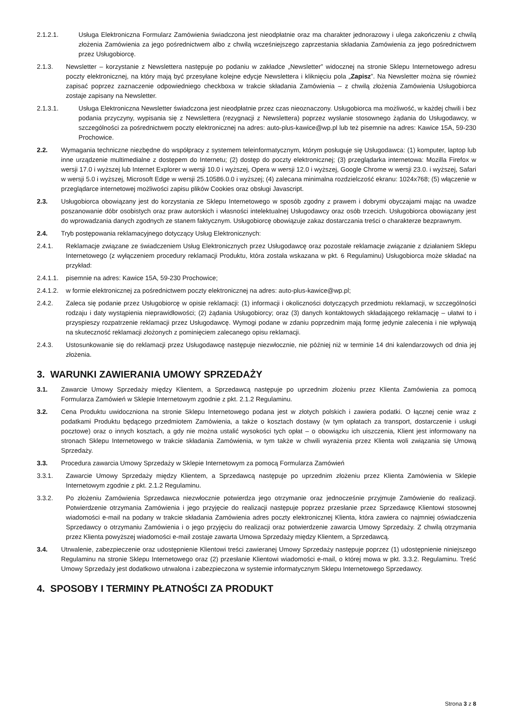2.1.2.1. Usługa Elektroniczna Formularz Zamówienia świadczona jest nieodpłatnie oraz ma charakter jednorazowy i ulega zakończeniu z chwilą złożenia Zamówienia za jego pośrednictwem albo z chwilą wcześniejszego zaprzestania składania Zamówienia za jego pośrednictwem przez Usługobiorcę.
2.1.3. Newsletter – korzystanie z Newslettera następuje po podaniu w zakładce „Newsletter” widocznej na stronie Sklepu Internetowego adresu poczty elektronicznej, na który mają być przesyłane kolejne edycje Newslettera i kliknięciu pola „Zapisz”. Na Newsletter można się również zapisać poprzez zaznaczenie odpowiedniego checkboxa w trakcie składania Zamówienia – z chwilą złożenia Zamówienia Usługobiorca zostaje zapisany na Newsletter.
2.1.3.1. Usługa Elektroniczna Newsletter świadczona jest nieodpłatnie przez czas nieoznaczony. Usługobiorca ma możliwość, w każdej chwili i bez podania przyczyny, wypisania się z Newslettera (rezygnacji z Newslettera) poprzez wysłanie stosownego żądania do Usługodawcy, w szczególności za pośrednictwem poczty elektronicznej na adres: auto-plus-kawice@wp.pl lub też pisemnie na adres: Kawice 15A, 59-230 Prochowice.
2.2. Wymagania techniczne niezbędne do współpracy z systemem teleinformatycznym, którym posługuje się Usługodawca: (1) komputer, laptop lub inne urządzenie multimedialne z dostępem do Internetu; (2) dostęp do poczty elektronicznej; (3) przeglądarka internetowa: Mozilla Firefox w wersji 17.0 i wyższej lub Internet Explorer w wersji 10.0 i wyższej, Opera w wersji 12.0 i wyższej, Google Chrome w wersji 23.0. i wyższej, Safari w wersji 5.0 i wyższej, Microsoft Edge w wersji 25.10586.0.0 i wyższej; (4) zalecana minimalna rozdzielczość ekranu: 1024x768; (5) włączenie w przeglądarce internetowej możliwości zapisu plików Cookies oraz obsługi Javascript.
2.3. Usługobiorca obowiązany jest do korzystania ze Sklepu Internetowego w sposób zgodny z prawem i dobrymi obyczajami mając na uwadze poszanowanie dóbr osobistych oraz praw autorskich i własności intelektualnej Usługodawcy oraz osób trzecich. Usługobiorca obowiązany jest do wprowadzania danych zgodnych ze stanem faktycznym. Usługobiorcę obowiązuje zakaz dostarczania treści o charakterze bezprawnym.
2.4. Tryb postępowania reklamacyjnego dotyczący Usług Elektronicznych:
2.4.1. Reklamacje związane ze świadczeniem Usług Elektronicznych przez Usługodawcę oraz pozostałe reklamacje związanie z działaniem Sklepu Internetowego (z wyłączeniem procedury reklamacji Produktu, która została wskazana w pkt. 6 Regulaminu) Usługobiorca może składać na przykład:
2.4.1.1. pisemnie na adres: Kawice 15A, 59-230 Prochowice;
2.4.1.2. w formie elektronicznej za pośrednictwem poczty elektronicznej na adres: auto-plus-kawice@wp.pl;
2.4.2. Zaleca się podanie przez Usługobiorcę w opisie reklamacji: (1) informacji i okoliczności dotyczących przedmiotu reklamacji, w szczególności rodzaju i daty wystąpienia nieprawidłowości; (2) żądania Usługobiorcy; oraz (3) danych kontaktowych składającego reklamację – ułatwi to i przyspieszy rozpatrzenie reklamacji przez Usługodawcę. Wymogi podane w zdaniu poprzednim mają formę jedynie zalecenia i nie wpływają na skuteczność reklamacji złożonych z pominięciem zalecanego opisu reklamacji.
2.4.3. Ustosunkowanie się do reklamacji przez Usługodawcę następuje niezwłocznie, nie później niż w terminie 14 dni kalendarzowych od dnia jej złożenia.
3. WARUNKI ZAWIERANIA UMOWY SPRZEDAŻY
3.1. Zawarcie Umowy Sprzedaży między Klientem, a Sprzedawcą następuje po uprzednim złożeniu przez Klienta Zamówienia za pomocą Formularza Zamówień w Sklepie Internetowym zgodnie z pkt. 2.1.2 Regulaminu.
3.2. Cena Produktu uwidoczniona na stronie Sklepu Internetowego podana jest w złotych polskich i zawiera podatki. O łącznej cenie wraz z podatkami Produktu będącego przedmiotem Zamówienia, a także o kosztach dostawy (w tym opłatach za transport, dostarczenie i usługi pocztowe) oraz o innych kosztach, a gdy nie można ustalić wysokości tych opłat – o obowiązku ich uiszczenia, Klient jest informowany na stronach Sklepu Internetowego w trakcie składania Zamówienia, w tym także w chwili wyrażenia przez Klienta woli związania się Umową Sprzedaży.
3.3. Procedura zawarcia Umowy Sprzedaży w Sklepie Internetowym za pomocą Formularza Zamówień
3.3.1. Zawarcie Umowy Sprzedaży między Klientem, a Sprzedawcą następuje po uprzednim złożeniu przez Klienta Zamówienia w Sklepie Internetowym zgodnie z pkt. 2.1.2 Regulaminu.
3.3.2. Po złożeniu Zamówienia Sprzedawca niezwłocznie potwierdza jego otrzymanie oraz jednocześnie przyjmuje Zamówienie do realizacji. Potwierdzenie otrzymania Zamówienia i jego przyjęcie do realizacji następuje poprzez przesłanie przez Sprzedawcę Klientowi stosownej wiadomości e-mail na podany w trakcie składania Zamówienia adres poczty elektronicznej Klienta, która zawiera co najmniej oświadczenia Sprzedawcy o otrzymaniu Zamówienia i o jego przyjęciu do realizacji oraz potwierdzenie zawarcia Umowy Sprzedaży. Z chwilą otrzymania przez Klienta powyższej wiadomości e-mail zostaje zawarta Umowa Sprzedaży między Klientem, a Sprzedawcą.
3.4. Utrwalenie, zabezpieczenie oraz udostępnienie Klientowi treści zawieranej Umowy Sprzedaży następuje poprzez (1) udostępnienie niniejszego Regulaminu na stronie Sklepu Internetowego oraz (2) przesłanie Klientowi wiadomości e-mail, o której mowa w pkt. 3.3.2. Regulaminu. Treść Umowy Sprzedaży jest dodatkowo utrwalona i zabezpieczona w systemie informatycznym Sklepu Internetowego Sprzedawcy.
4. SPOSOBY I TERMINY PŁATNOŚCI ZA PRODUKT
Strona 3 z 8